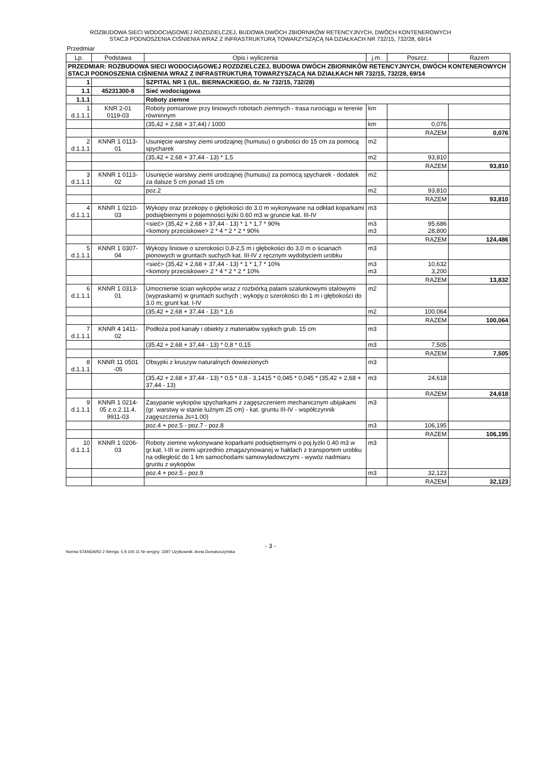ROZBUDOWA SIECI WODOCIĄGOWEJ ROZDZIELCZEJ, BUDOWA DWÓCH ZBIORNIKÓW RETENCYJNYCH, DWÓCH KONTENEROWYCH
STACJI PODNOSZENIA CIŚNIENIA WRAZ Z INFRASTRUKTURĄ TOWARZYSZĄCĄ NA DZIAŁKACH NR 732/15, 732/28, 69/14
Przedmiar
| Lp. | Podstawa | Opis i wyliczenia | j.m. | Poszcz. | Razem |
| --- | --- | --- | --- | --- | --- |
| PRZEDMIAR: ROZBUDOWA SIECI WODOCIĄGOWEJ ROZDZIELCZEJ, BUDOWA DWÓCH ZBIORNIKÓW RETENCYJNYCH, DWÓCH KONTENEROWYCH STACJI PODNOSZENIA CIŚNIENIA WRAZ Z INFRASTRUKTURĄ TOWARZYSZĄCĄ NA DZIAŁKACH NR 732/15, 732/28, 69/14 | | | | | |
| 1 | | SZPITAL NR 1 (UL. BIERNACKIEGO, dz. Nr 732/15, 732/28) | | | |
| 1.1 | 45231300-8 | Sieć wodociągowa | | | |
| 1.1.1 | | Roboty ziemne | | | |
| 1 d.1.1.1 | KNR 2-01 0119-03 | Roboty pomiarowe przy liniowych robotach ziemnych - trasa rurociągu w terenie równinnym | km | | |
| | | (35,42 + 2,68 + 37,44) / 1000 | km | 0,076 | |
| | | | | RAZEM | 0,076 |
| 2 d.1.1.1 | KNNR 1 0113- 01 | Usunięcie warstwy ziemi urodzajnej (humusu) o grubości do 15 cm za pomocą spycharek | m2 | | |
| | | (35,42 + 2,68 + 37,44 - 13) * 1,5 | m2 | 93,810 | |
| | | | | RAZEM | 93,810 |
| 3 d.1.1.1 | KNNR 1 0113- 02 | Usunięcie warstwy ziemi urodzajnej (humusu) za pomocą spycharek - dodatek za dalsze 5 cm ponad 15 cm | m2 | | |
| | | poz.2 | m2 | 93,810 | |
| | | | | RAZEM | 93,810 |
| 4 d.1.1.1 | KNNR 1 0210- 03 | Wykopy oraz przekopy o głębokości do 3.0 m wykonywane na odkład koparkami podsiębiernymi o pojemności łyżki 0.60 m3 w gruncie kat. III-IV | m3 | | |
| | | <sieć> (35,42 + 2,68 + 37,44 - 13) * 1 * 1,7 * 90% <komory przeciskowe> 2 * 4 * 2 * 2 * 90% | m3 m3 | 95,686 28,800 | |
| | | | | RAZEM | 124,486 |
| 5 d.1.1.1 | KNNR 1 0307- 04 | Wykopy liniowe o szerokości 0,8-2,5 m i głębokości do 3,0 m o ścianach pionowych w gruntach suchych kat. III-IV z ręcznym wydobyciem urobku | m3 | | |
| | | <sieć> (35,42 + 2,68 + 37,44 - 13) * 1 * 1,7 * 10% <komory przeciskowe> 2 * 4 * 2 * 2 * 10% | m3 m3 | 10,632 3,200 | |
| | | | | RAZEM | 13,832 |
| 6 d.1.1.1 | KNNR 1 0313- 01 | Umocnienie ścian wykopów wraz z rozbiórką palami szalunkowymi stalowymi (wypraskami) w gruntach suchych ; wykopy.o szerokości do 1 m i głębokości do 3.0 m; grunt kat. I-IV | m2 | | |
| | | (35,42 + 2,68 + 37,44 - 13) * 1,6 | m2 | 100,064 | |
| | | | | RAZEM | 100,064 |
| 7 d.1.1.1 | KNNR 4 1411- 02 | Podłoża pod kanały i obiekty z materiałów sypkich grub. 15 cm | m3 | | |
| | | (35,42 + 2,68 + 37,44 - 13) * 0,8 * 0,15 | m3 | 7,505 | |
| | | | | RAZEM | 7,505 |
| 8 d.1.1.1 | KNNR 11 0501 -05 | Obsypki z kruszyw naturalnych dowiezionych | m3 | | |
| | | (35,42 + 2,68 + 37,44 - 13) * 0,5 * 0,8 - 3,1415 * 0,045 * 0,045 * (35,42 + 2,68 + 37,44 - 13) | m3 | 24,618 | |
| | | | | RAZEM | 24,618 |
| 9 d.1.1.1 | KNNR 1 0214- 05 z.o.2.11.4. 9911-03 | Zasypanie wykopów spycharkami z zagęszczeniem mechanicznym ubijakami (gr. warstwy w stanie luźnym 25 cm) - kat. gruntu III-IV - współczynnik zagęszczenia Js=1.00) | m3 | | |
| | | poz.4 + poz.5 - poz.7 - poz.8 | m3 | 106,195 | |
| | | | | RAZEM | 106,195 |
| 10 d.1.1.1 | KNNR 1 0206- 03 | Roboty ziemne wykonywane koparkami podsiębiernymi o poj.łyżki 0.40 m3 w gr.kat. I-III w ziemi uprzednio zmagazynowanej w hałdach z transportem urobku na odległość do 1 km samochodami samowyładowczymi - wywóz nadmiaru gruntu z wykopów | m3 | | |
| | | poz.4 + poz.5 - poz.9 | m3 | 32,123 | |
| | | | | RAZEM | 32,123 |
- 3 -
Norma STANDARD 2 Wersja: 5.9.100.11 Nr seryjny: 3397 Użytkownik: Anna Domaszczyńska